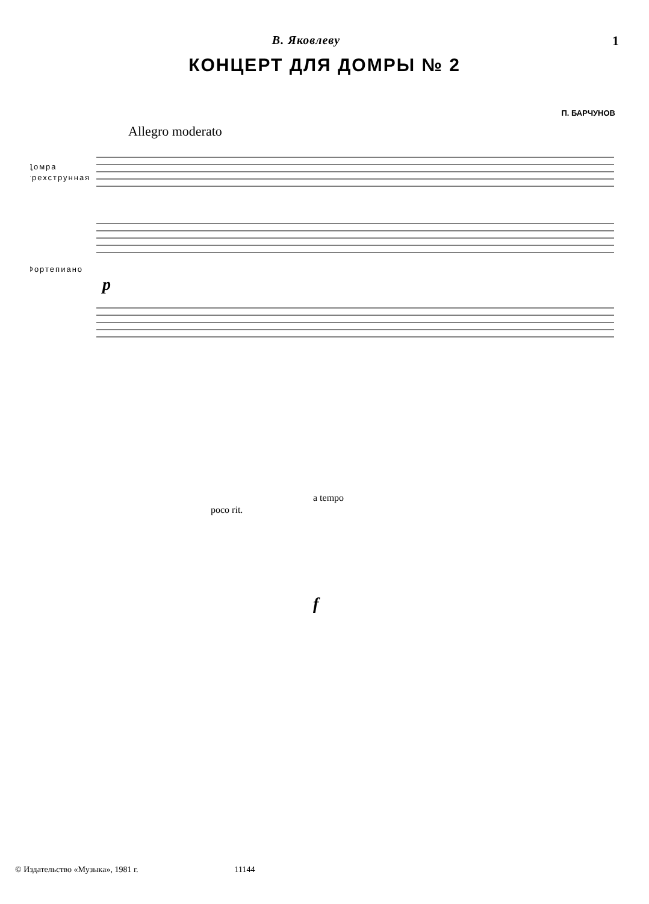В. Яковлеву 1
КОНЦЕРТ ДЛЯ ДОМРЫ № 2
П. БАРЧУНОВ
Allegro moderato
Домра
трехструнная
Фортепиано
poco rit.
a tempo
f
p
© Издательство «Музыка», 1981 г. 11144